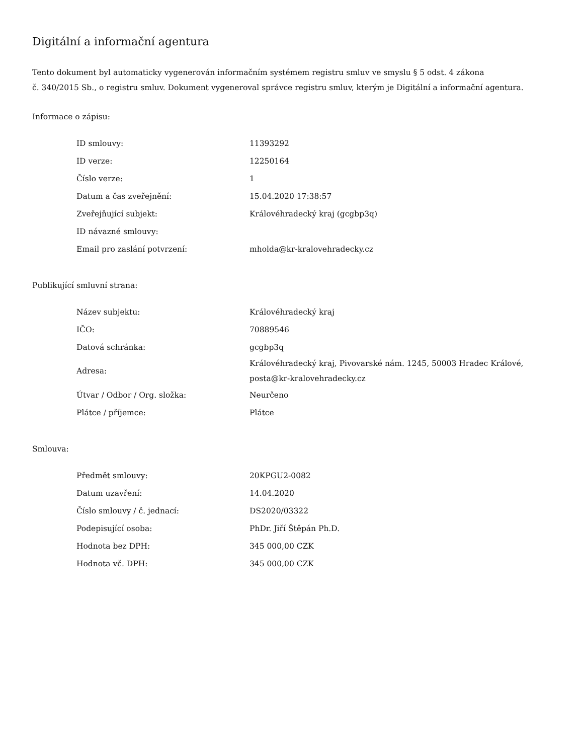Digitální a informační agentura
Tento dokument byl automaticky vygenerován informačním systémem registru smluv ve smyslu § 5 odst. 4 zákona
č. 340/2015 Sb., o registru smluv. Dokument vygeneroval správce registru smluv, kterým je Digitální a informační agentura.
Informace o zápisu:
| ID smlouvy: | 11393292 |
| ID verze: | 12250164 |
| Číslo verze: | 1 |
| Datum a čas zveřejnění: | 15.04.2020 17:38:57 |
| Zveřejňující subjekt: | Královéhradecký kraj (gcgbp3q) |
| ID návazné smlouvy: | |
| Email pro zaslání potvrzení: | mholda@kr-kralovehradecky.cz |
Publikující smluvní strana:
| Název subjektu: | Královéhradecký kraj |
| IČO: | 70889546 |
| Datová schránka: | gcgbp3q |
| Adresa: | Královéhradecký kraj, Pivovarské nám. 1245, 50003 Hradec Králové, posta@kr-kralovehradecky.cz |
| Útvar / Odbor / Org. složka: | Neurčeno |
| Plátce / příjemce: | Plátce |
Smlouva:
| Předmět smlouvy: | 20KPGU2-0082 |
| Datum uzavření: | 14.04.2020 |
| Číslo smlouvy / č. jednací: | DS2020/03322 |
| Podepisující osoba: | PhDr. Jiří Štěpán Ph.D. |
| Hodnota bez DPH: | 345 000,00 CZK |
| Hodnota vč. DPH: | 345 000,00 CZK |